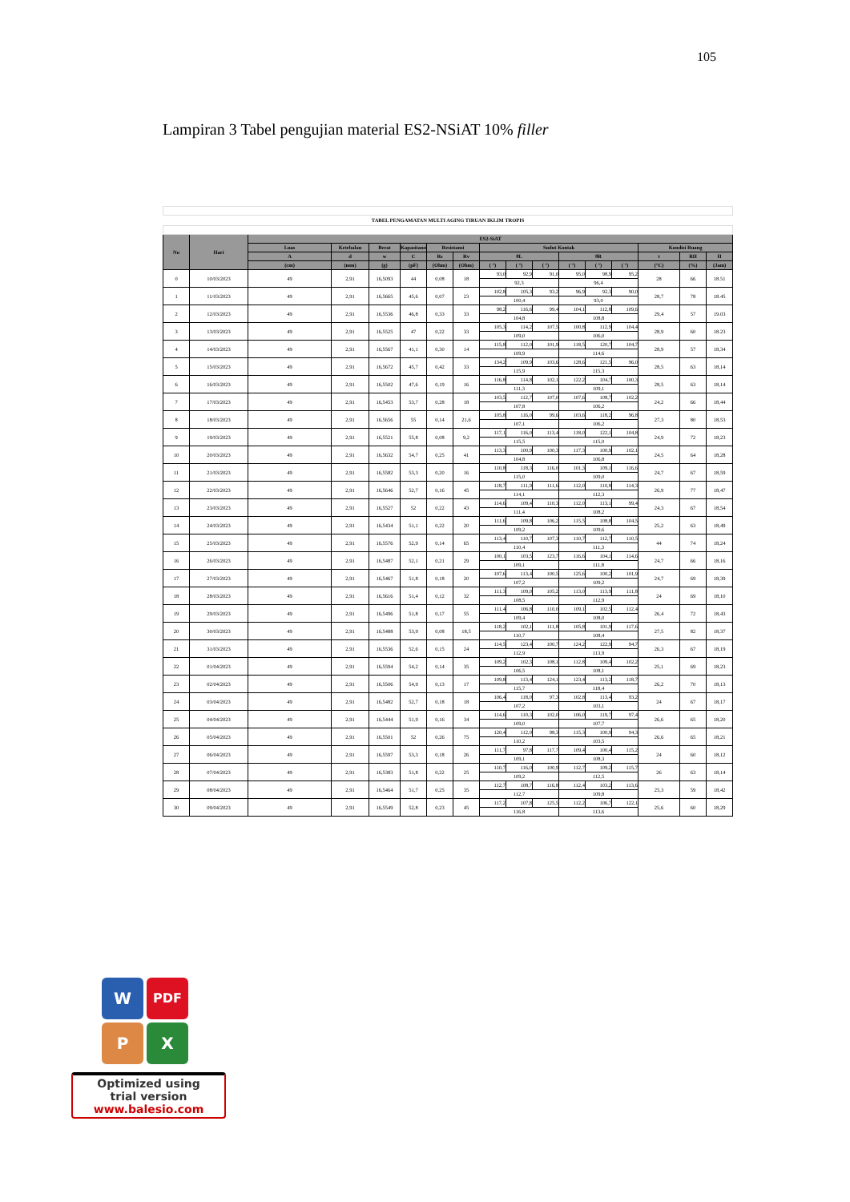105
Lampiran 3 Tabel pengujian material ES2-NSiAT 10% filler
| TABEL PENGAMATAN MULTI AGING TIRUAN IKLIM TROPIS | | | | | | | | | | | | | | | | |
| No | Hari | ES2-SiAT | | | | | | | | | | | | | | |
| | | Luas | Ketebalan | Berat | Kapasitansi | Resistansi | | Sudut Kontak | | | | | | Kondisi Ruang | | |
| | | A | d | w | C | Rs | Rv | θL | | | θR | | | t | RH | H |
| | | (cm) | (mm) | (g) | (pF) | (Ohm) | (Ohm) | ( °) | ( °) | ( °) | ( °) | ( °) | ( °) | (°C) | (%) | (Jam) |
| 0 | 10/03/2023 | 49 | 2,91 | 16,5093 | 44 | 0,08 | 18 | 93,0 | 92,9 | 91,0 | 95,0 | 98,9 | 95,2 | 28 | 66 | 18.51 |
| | | | | | | | | 92,3 | | | 96,4 | | | | | |
| 1 | 11/03/2023 | 49 | 2,91 | 16,5665 | 45,6 | 0,07 | 23 | 102,8 | 105,3 | 93,2 | 96,9 | 92,3 | 90,0 | 28,7 | 78 | 18.45 |
| | | | | | | | | 100,4 | | | 93,0 | | | | | |
| 2 | 12/03/2023 | 49 | 2,91 | 16,5536 | 46,8 | 0,33 | 33 | 98,2 | 116,6 | 99,4 | 104,1 | 112,8 | 109,6 | 29,4 | 57 | 19.03 |
| | | | | | | | | 104,8 | | | 108,8 | | | | | |
| 3 | 13/03/2023 | 49 | 2,91 | 16,5525 | 47 | 0,22 | 33 | 105,3 | 114,2 | 107,5 | 100,8 | 112,9 | 104,4 | 28,9 | 60 | 18.23 |
| | | | | | | | | 109,0 | | | 106,0 | | | | | |
| 4 | 14/03/2023 | 49 | 2,91 | 16,5567 | 41,1 | 0,30 | 14 | 115,8 | 112,0 | 101,9 | 118,5 | 120,7 | 104,7 | 28,9 | 57 | 18,34 |
| | | | | | | | | 109,9 | | | 114,6 | | | | | |
| 5 | 15/03/2023 | 49 | 2,91 | 16,5672 | 45,7 | 0,42 | 33 | 134,2 | 109,9 | 103,6 | 128,6 | 121,5 | 96,0 | 28,5 | 63 | 18,14 |
| | | | | | | | | 115,9 | | | 115,3 | | | | | |
| 6 | 16/03/2023 | 49 | 2,91 | 16,5502 | 47,6 | 0,19 | 16 | 116,8 | 114,8 | 102,1 | 122,2 | 104,7 | 100,3 | 28,5 | 63 | 18,14 |
| | | | | | | | | 111,3 | | | 109,1 | | | | | |
| 7 | 17/03/2023 | 49 | 2,91 | 16,5453 | 53,7 | 0,28 | 18 | 103,5 | 112,7 | 107,0 | 107,6 | 108,7 | 102,2 | 24,2 | 66 | 18,44 |
| | | | | | | | | 107,8 | | | 106,2 | | | | | |
| 8 | 18/03/2023 | 49 | 2,91 | 16,5656 | 55 | 0,14 | 21,6 | 105,8 | 116,0 | 99,6 | 103,6 | 118,2 | 96,8 | 27,3 | 80 | 18,53 |
| | | | | | | | | 107,1 | | | 106,2 | | | | | |
| 9 | 19/03/2023 | 49 | 2,91 | 16,5521 | 55,8 | 0,08 | 9,2 | 117,1 | 116,0 | 113,4 | 118,0 | 122,1 | 104,8 | 24,9 | 72 | 18,23 |
| | | | | | | | | 115,5 | | | 115,0 | | | | | |
| 10 | 20/03/2023 | 49 | 2,91 | 16,5632 | 54,7 | 0,25 | 41 | 113,3 | 100,9 | 100,3 | 117,3 | 100,9 | 102,1 | 24,5 | 64 | 18,28 |
| | | | | | | | | 104,8 | | | 106,8 | | | | | |
| 11 | 21/03/2023 | 49 | 2,91 | 16,5582 | 53,3 | 0,20 | 16 | 110,8 | 118,3 | 116,0 | 101,3 | 109,1 | 116,6 | 24,7 | 67 | 18,59 |
| | | | | | | | | 115,0 | | | 109,0 | | | | | |
| 12 | 22/03/2023 | 49 | 2,91 | 16,5646 | 52,7 | 0,16 | 45 | 118,7 | 111,9 | 111,6 | 112,0 | 110,8 | 114,3 | 26,9 | 77 | 18,47 |
| | | | | | | | | 114,1 | | | 112,3 | | | | | |
| 13 | 23/03/2023 | 49 | 2,91 | 16,5527 | 52 | 0,22 | 43 | 114,6 | 109,4 | 110,3 | 112,0 | 113,1 | 99,4 | 24,3 | 67 | 18,54 |
| | | | | | | | | 111,4 | | | 108,2 | | | | | |
| 14 | 24/03/2023 | 49 | 2,91 | 16,5434 | 51,1 | 0,22 | 20 | 111,6 | 109,8 | 106,2 | 115,5 | 108,8 | 104,5 | 25,2 | 63 | 18,49 |
| | | | | | | | | 109,2 | | | 109,6 | | | | | |
| 15 | 25/03/2023 | 49 | 2,91 | 16,5576 | 52,9 | 0,14 | 65 | 113,4 | 110,7 | 107,3 | 110,7 | 112,7 | 110,5 | 44 | 74 | 18,24 |
| | | | | | | | | 110,4 | | | 111,3 | | | | | |
| 16 | 26/03/2023 | 49 | 2,91 | 16,5487 | 52,1 | 0,21 | 29 | 100,1 | 103,5 | 123,7 | 116,6 | 104,1 | 114,6 | 24,7 | 66 | 18,16 |
| | | | | | | | | 109,1 | | | 111,8 | | | | | |
| 17 | 27/03/2023 | 49 | 2,91 | 16,5467 | 51,8 | 0,18 | 20 | 107,6 | 113,4 | 100,5 | 125,6 | 100,2 | 101,9 | 24,7 | 69 | 18,39 |
| | | | | | | | | 107,2 | | | 109,2 | | | | | |
| 18 | 28/03/2023 | 49 | 2,91 | 16,5616 | 51,4 | 0,12 | 32 | 111,3 | 109,0 | 105,2 | 113,0 | 113,9 | 111,8 | 24 | 69 | 18,10 |
| | | | | | | | | 108,5 | | | 112,9 | | | | | |
| 19 | 29/03/2023 | 49 | 2,91 | 16,5496 | 51,8 | 0,17 | 55 | 111,4 | 106,8 | 110,0 | 109,1 | 102,5 | 112,4 | 26,4 | 72 | 18,43 |
| | | | | | | | | 109,4 | | | 108,0 | | | | | |
| 20 | 30/03/2023 | 49 | 2,91 | 16,5488 | 53,9 | 0,08 | 18,5 | 118,2 | 102,1 | 111,8 | 105,8 | 101,9 | 117,6 | 27,5 | 82 | 18,37 |
| | | | | | | | | 110,7 | | | 108,4 | | | | | |
| 21 | 31/03/2023 | 49 | 2,91 | 16,5536 | 52,6 | 0,15 | 24 | 114,5 | 123,4 | 100,7 | 124,2 | 122,9 | 94,7 | 26,3 | 67 | 18,19 |
| | | | | | | | | 112,9 | | | 113,9 | | | | | |
| 22 | 01/04/2023 | 49 | 2,91 | 16,5594 | 54,2 | 0,14 | 35 | 109,2 | 102,3 | 108,1 | 112,8 | 109,4 | 102,2 | 25,1 | 69 | 18,23 |
| | | | | | | | | 106,5 | | | 108,1 | | | | | |
| 23 | 02/04/2023 | 49 | 2,91 | 16,5506 | 54,9 | 0,13 | 17 | 109,8 | 113,4 | 124,1 | 123,4 | 113,2 | 118,7 | 26,2 | 70 | 18,13 |
| | | | | | | | | 115,7 | | | 118,4 | | | | | |
| 24 | 03/04/2023 | 49 | 2,91 | 16,5482 | 52,7 | 0,18 | 18 | 106,4 | 118,0 | 97,3 | 102,8 | 113,4 | 93,2 | 24 | 67 | 18,17 |
| | | | | | | | | 107,2 | | | 103,1 | | | | | |
| 25 | 04/04/2023 | 49 | 2,91 | 16,5444 | 51,9 | 0,16 | 34 | 114,6 | 110,3 | 102,0 | 106,0 | 119,7 | 97,4 | 26,6 | 65 | 18,20 |
| | | | | | | | | 109,0 | | | 107,7 | | | | | |
| 26 | 05/04/2023 | 49 | 2,91 | 16,5501 | 52 | 0,26 | 75 | 120,4 | 112,0 | 98,3 | 115,3 | 100,9 | 94,3 | 26,6 | 65 | 18,21 |
| | | | | | | | | 110,2 | | | 103,5 | | | | | |
| 27 | 06/04/2023 | 49 | 2,91 | 16,5597 | 53,3 | 0,18 | 26 | 111,7 | 97,8 | 117,7 | 109,4 | 100,4 | 115,2 | 24 | 60 | 18,12 |
| | | | | | | | | 109,1 | | | 108,3 | | | | | |
| 28 | 07/04/2023 | 49 | 2,91 | 16,5383 | 51,8 | 0,22 | 25 | 110,7 | 116,0 | 100,9 | 112,7 | 109,2 | 115,7 | 26 | 63 | 18,14 |
| | | | | | | | | 109,2 | | | 112,5 | | | | | |
| 29 | 08/04/2023 | 49 | 2,91 | 16,5464 | 51,7 | 0,25 | 35 | 112,7 | 108,7 | 116,8 | 112,4 | 103,2 | 113,6 | 25,3 | 59 | 18,42 |
| | | | | | | | | 112,7 | | | 109,8 | | | | | |
| 30 | 09/04/2023 | 49 | 2,91 | 16,5549 | 52,8 | 0,23 | 45 | 117,2 | 107,8 | 125,5 | 112,2 | 106,7 | 122,1 | 25,6 | 60 | 18,29 |
| | | | | | | | | 116,8 | | | 113,6 | | | | | |
W PDF
P X
Optimized using
trial version
www.balesio.com